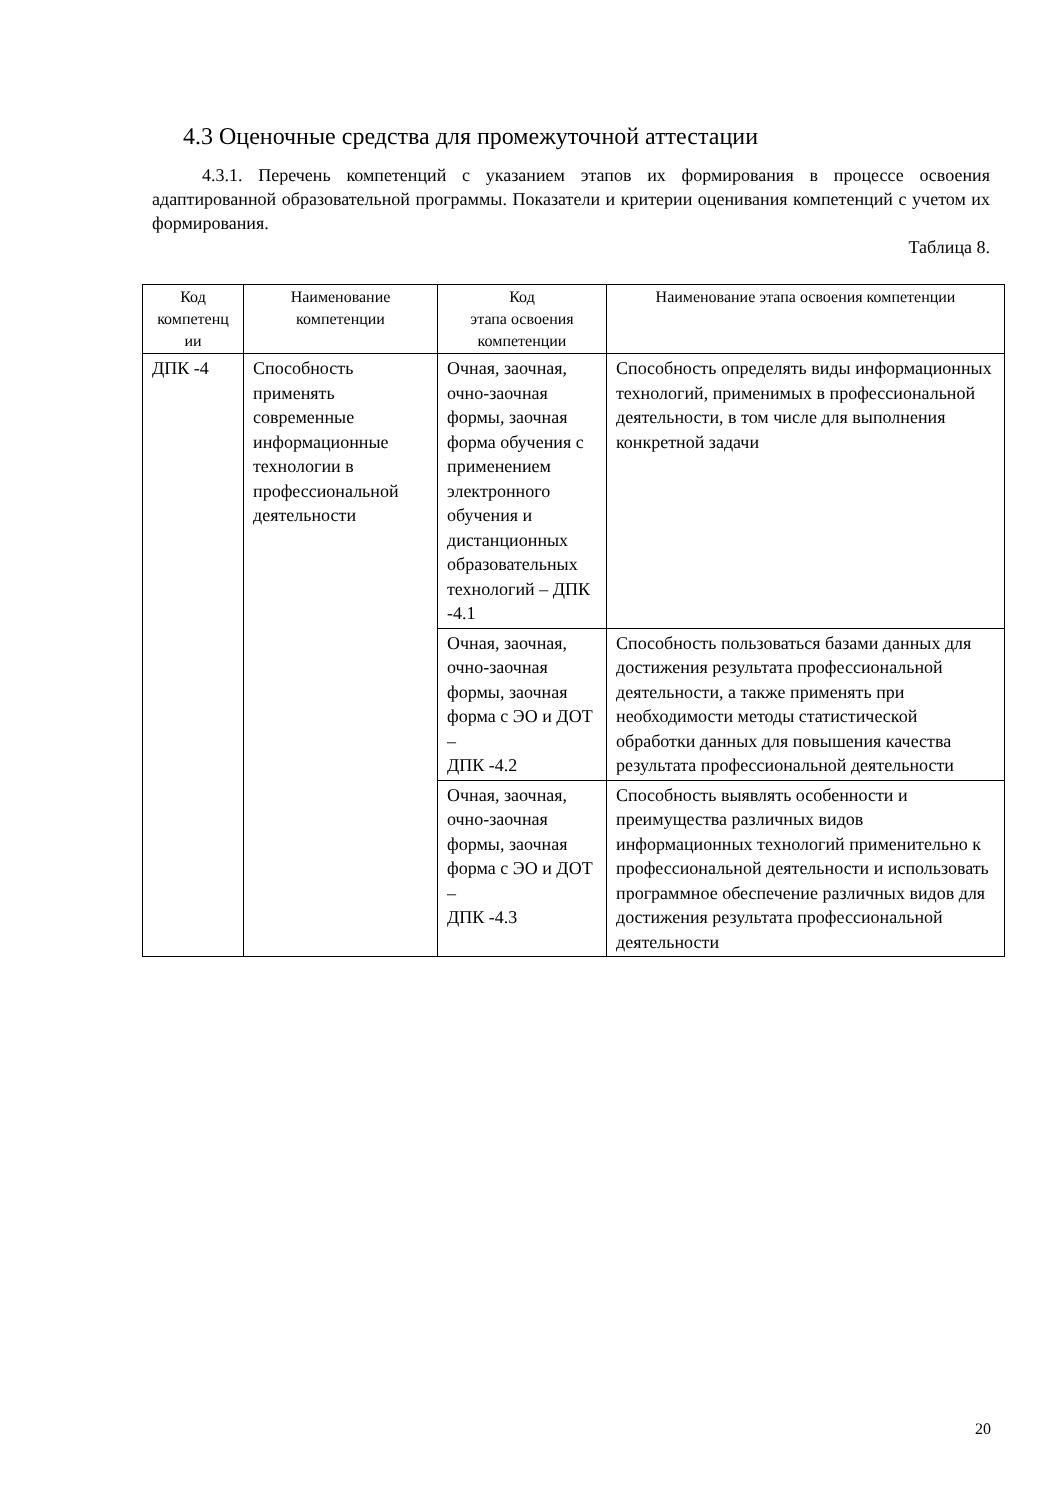4.3 Оценочные средства для промежуточной аттестации
4.3.1. Перечень компетенций с указанием этапов их формирования в процессе освоения адаптированной образовательной программы. Показатели и критерии оценивания компетенций с учетом их формирования.
Таблица 8.
| Код компетенц ии | Наименование компетенции | Код этапа освоения компетенции | Наименование этапа освоения компетенции |
| --- | --- | --- | --- |
| ДПК -4 | Способность применять современные информационные технологии в профессиональной деятельности | Очная, заочная, очно-заочная формы, заочная форма обучения с применением электронного обучения и дистанционных образовательных технологий – ДПК -4.1 | Способность определять виды информационных технологий, применимых в профессиональной деятельности, в том числе для выполнения конкретной задачи |
| | | Очная, заочная, очно-заочная формы, заочная форма с ЭО и ДОТ – ДПК -4.2 | Способность пользоваться базами данных для достижения результата профессиональной деятельности, а также применять при необходимости методы статистической обработки данных для повышения качества результата профессиональной деятельности |
| | | Очная, заочная, очно-заочная формы, заочная форма с ЭО и ДОТ – ДПК -4.3 | Способность выявлять особенности и преимущества различных видов информационных технологий применительно к профессиональной деятельности и использовать программное обеспечение различных видов для достижения результата профессиональной деятельности |
20